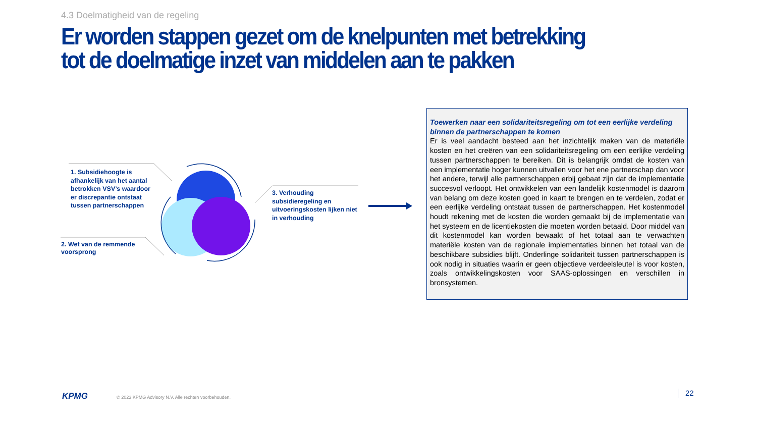4.3 Doelmatigheid van de regeling
Er worden stappen gezet om de knelpunten met betrekking tot de doelmatige inzet van middelen aan te pakken
1. Subsidiehoogte is afhankelijk van het aantal betrokken VSV’s waardoor er discrepantie ontstaat tussen partnerschappen
2. Wet van de remmende voorsprong
3. Verhouding subsidieregeling en uitvoeringskosten lijken niet in verhouding
Toewerken naar een solidariteitsregeling om tot een eerlijke verdeling binnen de partnerschappen te komen
Er is veel aandacht besteed aan het inzichtelijk maken van de materiële kosten en het creëren van een solidariteitsregeling om een eerlijke verdeling tussen partnerschappen te bereiken. Dit is belangrijk omdat de kosten van een implementatie hoger kunnen uitvallen voor het ene partnerschap dan voor het andere, terwijl alle partnerschappen erbij gebaat zijn dat de implementatie succesvol verloopt. Het ontwikkelen van een landelijk kostenmodel is daarom van belang om deze kosten goed in kaart te brengen en te verdelen, zodat er een eerlijke verdeling ontstaat tussen de partnerschappen. Het kostenmodel houdt rekening met de kosten die worden gemaakt bij de implementatie van het systeem en de licentiekosten die moeten worden betaald. Door middel van dit kostenmodel kan worden bewaakt of het totaal aan te verwachten materiële kosten van de regionale implementaties binnen het totaal van de beschikbare subsidies blijft. Onderlinge solidariteit tussen partnerschappen is ook nodig in situaties waarin er geen objectieve verdeelsleutel is voor kosten, zoals ontwikkelingskosten voor SAAS-oplossingen en verschillen in bronsystemen.
KPMG
© 2023 KPMG Advisory N.V. Alle rechten voorbehouden.
22